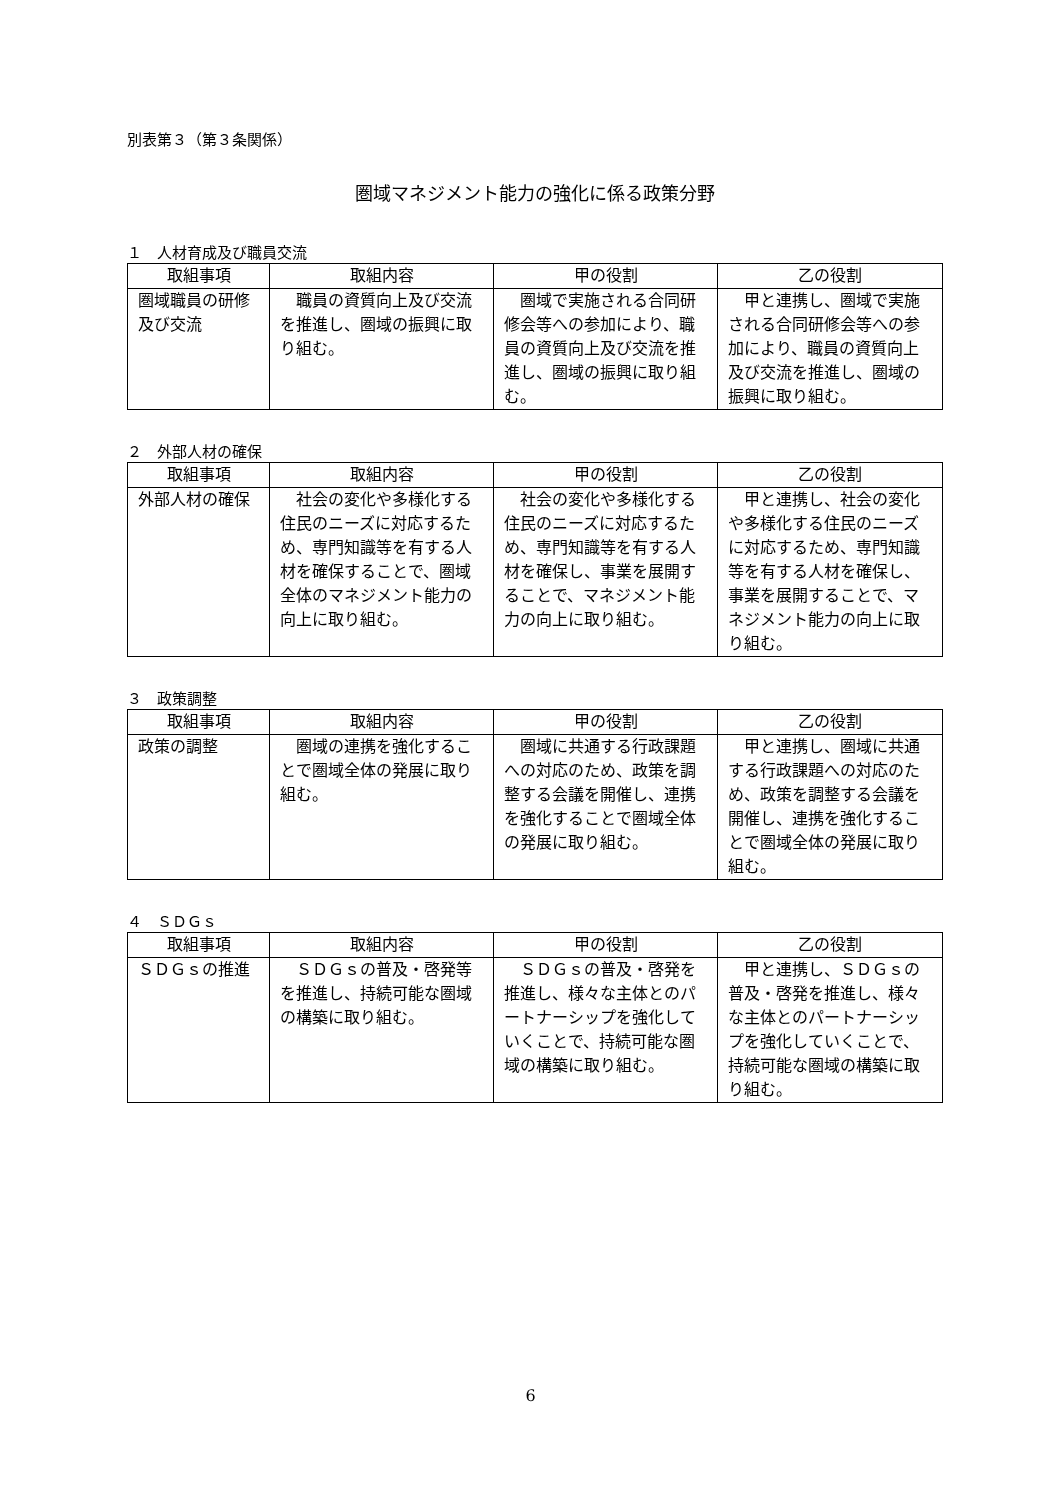別表第３（第３条関係）
圏域マネジメント能力の強化に係る政策分野
１　人材育成及び職員交流
| 取組事項 | 取組内容 | 甲の役割 | 乙の役割 |
| --- | --- | --- | --- |
| 圏域職員の研修及び交流 | 職員の資質向上及び交流を推進し、圏域の振興に取り組む。 | 圏域で実施される合同研修会等への参加により、職員の資質向上及び交流を推進し、圏域の振興に取り組む。 | 甲と連携し、圏域で実施される合同研修会等への参加により、職員の資質向上及び交流を推進し、圏域の振興に取り組む。 |
２　外部人材の確保
| 取組事項 | 取組内容 | 甲の役割 | 乙の役割 |
| --- | --- | --- | --- |
| 外部人材の確保 | 社会の変化や多様化する住民のニーズに対応するため、専門知識等を有する人材を確保することで、圏域全体のマネジメント能力の向上に取り組む。 | 社会の変化や多様化する住民のニーズに対応するため、専門知識等を有する人材を確保し、事業を展開することで、マネジメント能力の向上に取り組む。 | 甲と連携し、社会の変化や多様化する住民のニーズに対応するため、専門知識等を有する人材を確保し、事業を展開することで、マネジメント能力の向上に取り組む。 |
３　政策調整
| 取組事項 | 取組内容 | 甲の役割 | 乙の役割 |
| --- | --- | --- | --- |
| 政策の調整 | 圏域の連携を強化することで圏域全体の発展に取り組む。 | 圏域に共通する行政課題への対応のため、政策を調整する会議を開催し、連携を強化することで圏域全体の発展に取り組む。 | 甲と連携し、圏域に共通する行政課題への対応のため、政策を調整する会議を開催し、連携を強化することで圏域全体の発展に取り組む。 |
４　ＳＤＧｓ
| 取組事項 | 取組内容 | 甲の役割 | 乙の役割 |
| --- | --- | --- | --- |
| ＳＤＧｓの推進 | ＳＤＧｓの普及・啓発等を推進し、持続可能な圏域の構築に取り組む。 | ＳＤＧｓの普及・啓発を推進し、様々な主体とのパートナーシップを強化していくことで、持続可能な圏域の構築に取り組む。 | 甲と連携し、ＳＤＧｓの普及・啓発を推進し、様々な主体とのパートナーシップを強化していくことで、持続可能な圏域の構築に取り組む。 |
6